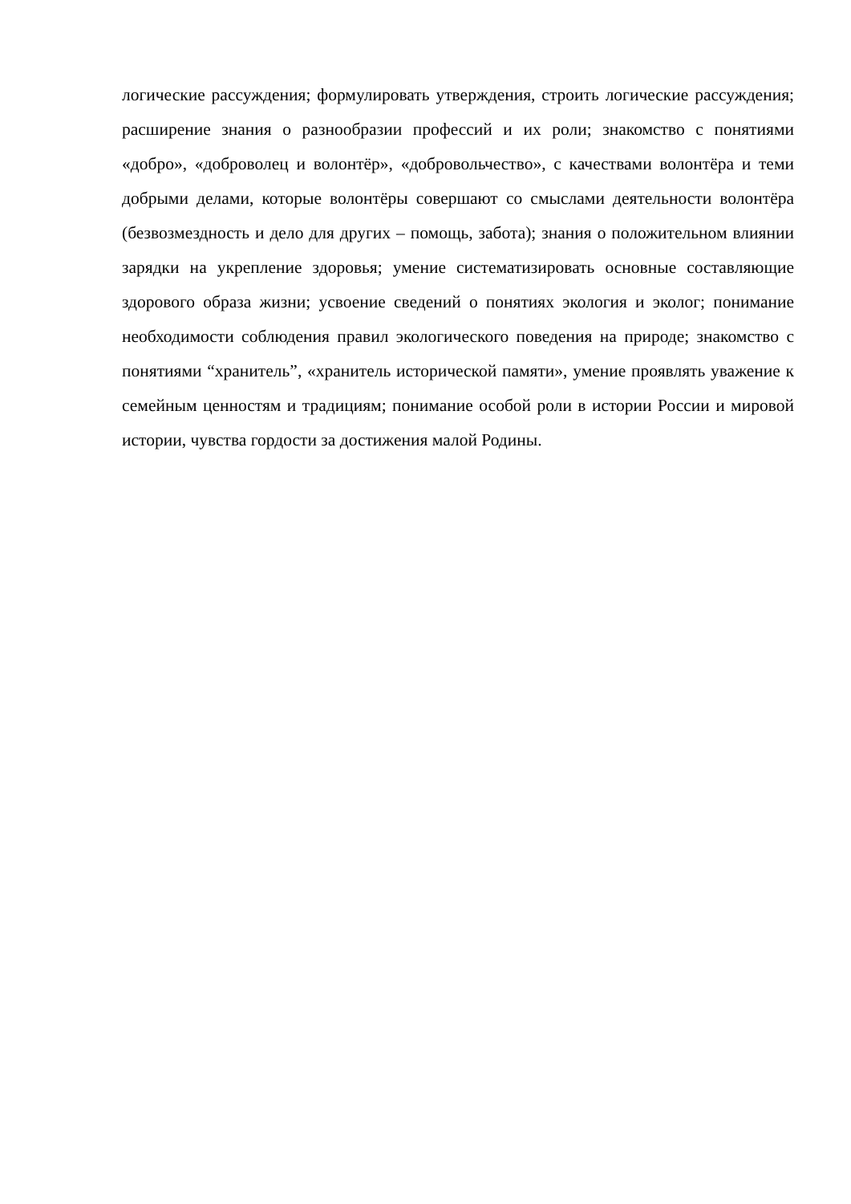логические рассуждения; формулировать утверждения, строить логические рассуждения; расширение знания о разнообразии профессий и их роли; знакомство с понятиями «добро», «доброволец и волонтёр», «добровольчество», с качествами волонтёра и теми добрыми делами, которые волонтёры совершают со смыслами деятельности волонтёра (безвозмездность и дело для других – помощь, забота); знания о положительном влиянии зарядки на укрепление здоровья; умение систематизировать основные составляющие здорового образа жизни; усвоение сведений о понятиях экология и эколог; понимание необходимости соблюдения правил экологического поведения на природе; знакомство с понятиями “хранитель”, «хранитель исторической памяти», умение проявлять уважение к семейным ценностям и традициям; понимание особой роли в истории России и мировой истории, чувства гордости за достижения малой Родины.